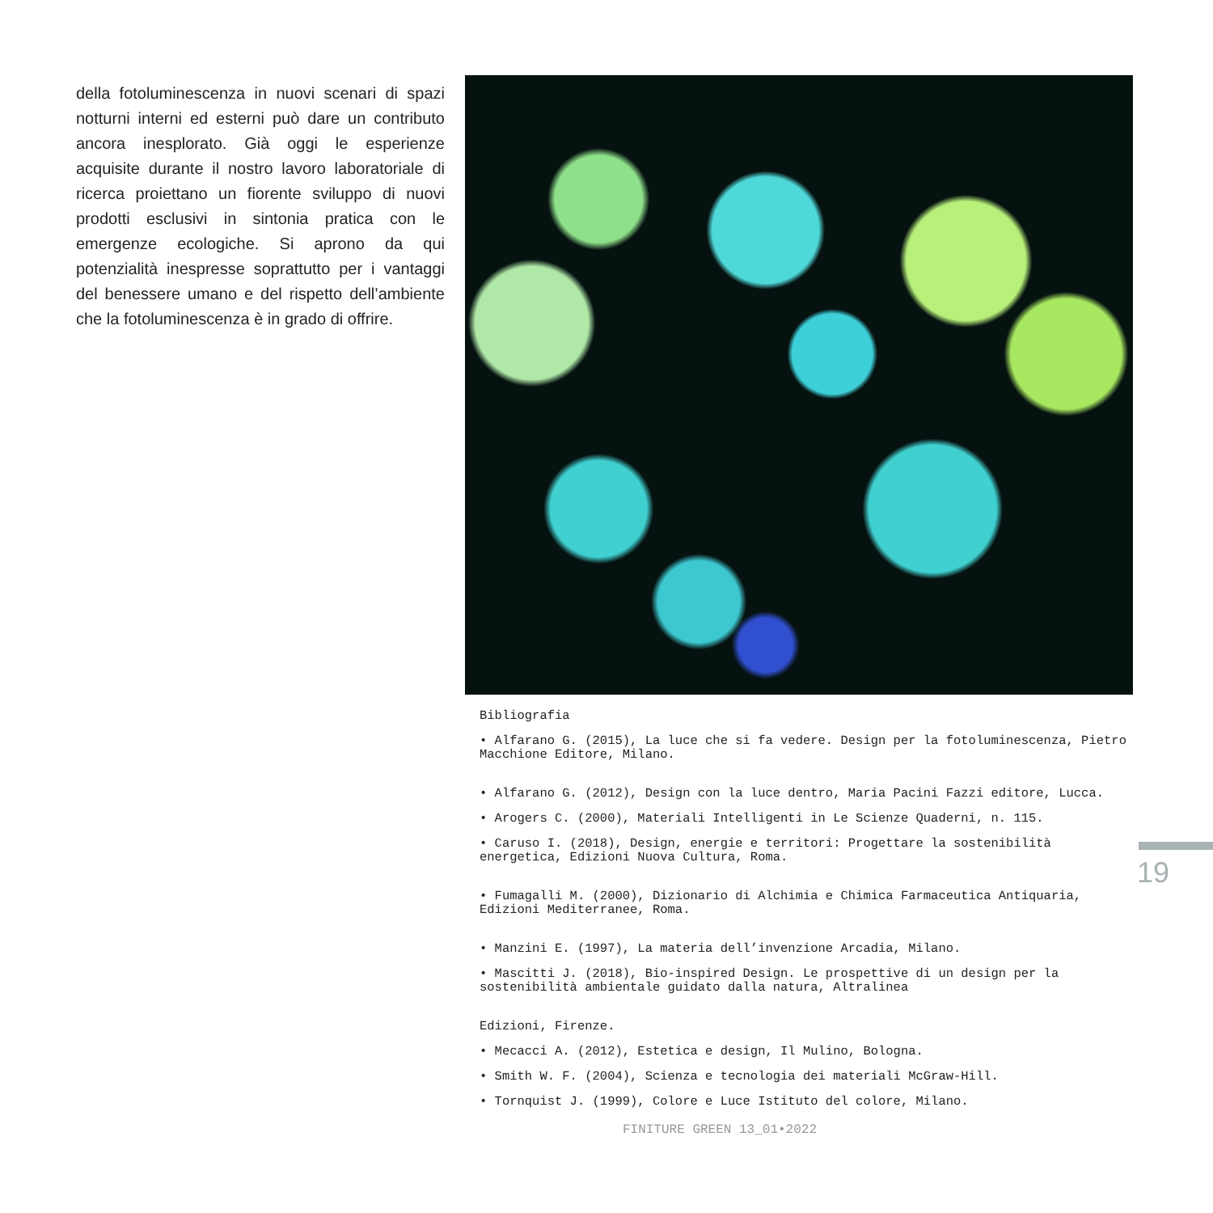della fotoluminescenza in nuovi scenari di spazi notturni interni ed esterni può dare un contributo ancora inesplorato. Già oggi le esperienze acquisite durante il nostro lavoro laboratoriale di ricerca proiettano un fiorente sviluppo di nuovi prodotti esclusivi in sintonia pratica con le emergenze ecologiche. Si aprono da qui potenzialità inespresse soprattutto per i vantaggi del benessere umano e del rispetto dell’ambiente che la fotoluminescenza è in grado di offrire.
Bibliografia
• Alfarano G. (2015), La luce che si fa vedere. Design per la fotoluminescenza, Pietro Macchione Editore, Milano.
• Alfarano G. (2012), Design con la luce dentro, Maria Pacini Fazzi editore, Lucca.
• Arogers C. (2000), Materiali Intelligenti in Le Scienze Quaderni, n. 115.
• Caruso I. (2018), Design, energie e territori: Progettare la sostenibilità energetica, Edizioni Nuova Cultura, Roma.
• Fumagalli M. (2000), Dizionario di Alchimia e Chimica Farmaceutica Antiquaria, Edizioni Mediterranee, Roma.
• Manzini E. (1997), La materia dell’invenzione Arcadia, Milano.
• Mascitti J. (2018), Bio-inspired Design. Le prospettive di un design per la sostenibilità ambientale guidato dalla natura, Altralinea
Edizioni, Firenze.
• Mecacci A. (2012), Estetica e design, Il Mulino, Bologna.
• Smith W. F. (2004), Scienza e tecnologia dei materiali McGraw-Hill.
• Tornquist J. (1999), Colore e Luce Istituto del colore, Milano.
19
FINITURE GREEN 13_01•2022